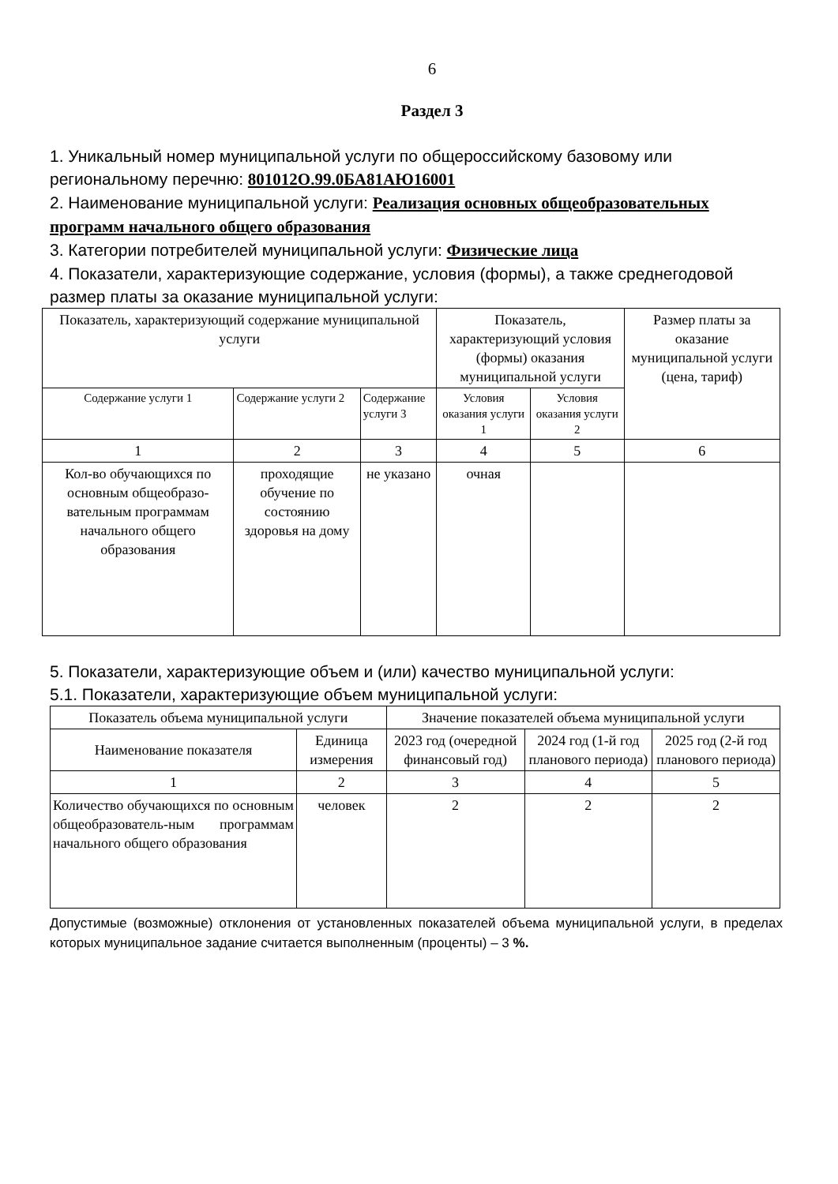6
Раздел 3
1. Уникальный номер муниципальной услуги по общероссийскому базовому или региональному перечню: 801012О.99.0БА81АЮ16001
2. Наименование муниципальной услуги: Реализация основных общеобразовательных программ начального общего образования
3. Категории потребителей муниципальной услуги: Физические лица
4. Показатели, характеризующие содержание, условия (формы), а также среднегодовой размер платы за оказание муниципальной услуги:
| Показатель, характеризующий содержание муниципальной услуги | | | Показатель, характеризующий условия (формы) оказания муниципальной услуги | | Размер платы за оказание муниципальной услуги (цена, тариф) |
| --- | --- | --- | --- | --- | --- |
| Содержание услуги 1 | Содержание услуги 2 | Содержание услуги 3 | Условия оказания услуги 1 | Условия оказания услуги 2 | |
| 1 | 2 | 3 | 4 | 5 | 6 |
| Кол-во обучающихся по основным общеобразо-вательным программам начального общего образования | проходящие обучение по состоянию здоровья на дому | не указано | очная | | |
5. Показатели, характеризующие объем и (или) качество муниципальной услуги:
5.1. Показатели, характеризующие объем муниципальной услуги:
| Показатель объема муниципальной услуги | | Значение показателей объема муниципальной услуги | | |
| --- | --- | --- | --- | --- |
| Наименование показателя | Единица измерения | 2023 год (очередной финансовый год) | 2024 год (1-й год планового периода) | 2025 год (2-й год планового периода) |
| 1 | 2 | 3 | 4 | 5 |
| Количество обучающихся по основным общеобразователь-ным программам начального общего образования | человек | 2 | 2 | 2 |
Допустимые (возможные) отклонения от установленных показателей объема муниципальной услуги, в пределах которых муниципальное задание считается выполненным (проценты) – 3 %.